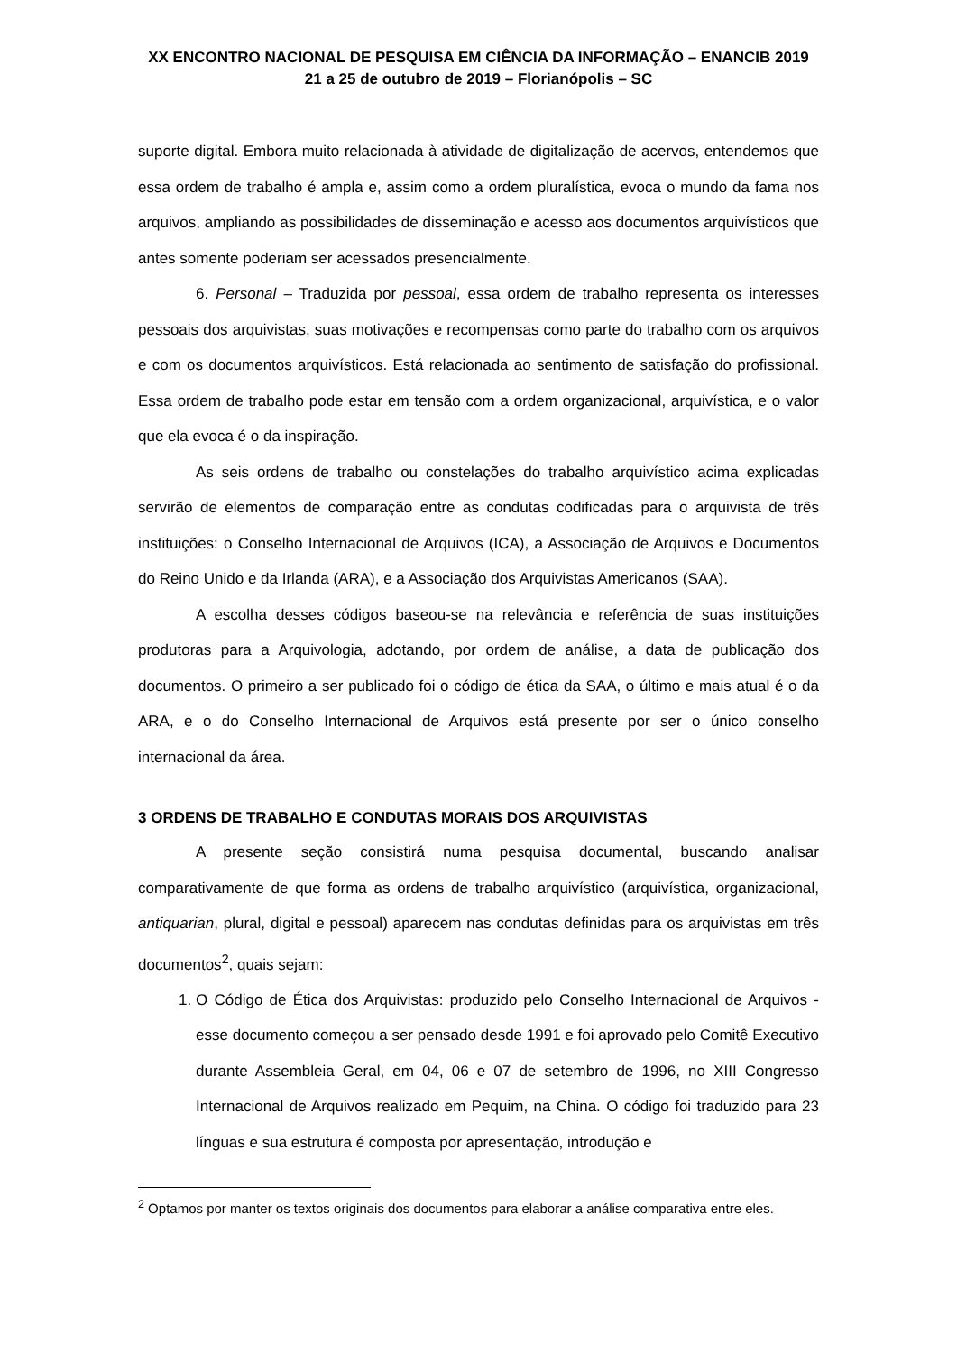XX ENCONTRO NACIONAL DE PESQUISA EM CIÊNCIA DA INFORMAÇÃO – ENANCIB 2019
21 a 25 de outubro de 2019 – Florianópolis – SC
suporte digital. Embora muito relacionada à atividade de digitalização de acervos, entendemos que essa ordem de trabalho é ampla e, assim como a ordem pluralística, evoca o mundo da fama nos arquivos, ampliando as possibilidades de disseminação e acesso aos documentos arquivísticos que antes somente poderiam ser acessados presencialmente.
6. Personal – Traduzida por pessoal, essa ordem de trabalho representa os interesses pessoais dos arquivistas, suas motivações e recompensas como parte do trabalho com os arquivos e com os documentos arquivísticos. Está relacionada ao sentimento de satisfação do profissional. Essa ordem de trabalho pode estar em tensão com a ordem organizacional, arquivística, e o valor que ela evoca é o da inspiração.
As seis ordens de trabalho ou constelações do trabalho arquivístico acima explicadas servirão de elementos de comparação entre as condutas codificadas para o arquivista de três instituições: o Conselho Internacional de Arquivos (ICA), a Associação de Arquivos e Documentos do Reino Unido e da Irlanda (ARA), e a Associação dos Arquivistas Americanos (SAA).
A escolha desses códigos baseou-se na relevância e referência de suas instituições produtoras para a Arquivologia, adotando, por ordem de análise, a data de publicação dos documentos. O primeiro a ser publicado foi o código de ética da SAA, o último e mais atual é o da ARA, e o do Conselho Internacional de Arquivos está presente por ser o único conselho internacional da área.
3 ORDENS DE TRABALHO E CONDUTAS MORAIS DOS ARQUIVISTAS
A presente seção consistirá numa pesquisa documental, buscando analisar comparativamente de que forma as ordens de trabalho arquivístico (arquivística, organizacional, antiquarian, plural, digital e pessoal) aparecem nas condutas definidas para os arquivistas em três documentos<sup>2</sup>, quais sejam:
1. O Código de Ética dos Arquivistas: produzido pelo Conselho Internacional de Arquivos - esse documento começou a ser pensado desde 1991 e foi aprovado pelo Comitê Executivo durante Assembleia Geral, em 04, 06 e 07 de setembro de 1996, no XIII Congresso Internacional de Arquivos realizado em Pequim, na China. O código foi traduzido para 23 línguas e sua estrutura é composta por apresentação, introdução e
<sup>2</sup> Optamos por manter os textos originais dos documentos para elaborar a análise comparativa entre eles.